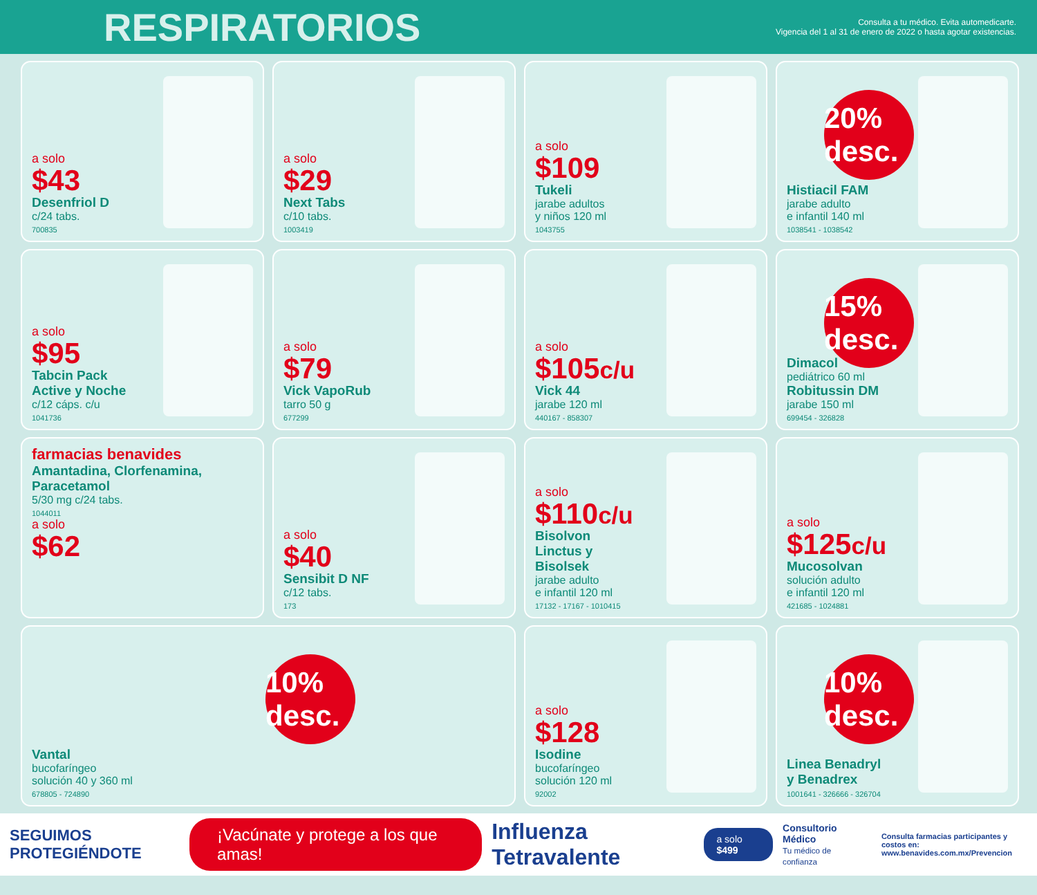RESPIRATORIOS
Consulta a tu médico. Evita automedicarte.
Vigencia del 1 al 31 de enero de 2022 o hasta agotar existencias.
a solo
$43
Desenfriol D
c/24 tabs.
700835
a solo
$29
Next Tabs
c/10 tabs.
1003419
a solo
$109
Tukeli
jarabe adultos
y niños 120 ml
1043755
20% desc.
Histiacil FAM
jarabe adulto
e infantil 140 ml
1038541 - 1038542
a solo
$95
Tabcin Pack
Active y Noche
c/12 cáps. c/u
1041736
a solo
$79
Vick VapoRub
tarro 50 g
677299
a solo
$105c/u
Vick 44
jarabe 120 ml
440167 - 858307
15% desc.
Dimacol
pediátrico 60 ml
Robitussin DM
jarabe 150 ml
699454 - 326828
farmacias benavides
Amantadina, Clorfenamina,
Paracetamol
5/30 mg c/24 tabs.
1044011
a solo
$62
a solo
$40
Sensibit D NF
c/12 tabs.
173
a solo
$110c/u
Bisolvon
Linctus y
Bisolsek
jarabe adulto
e infantil 120 ml
17132 - 17167 - 1010415
a solo
$125c/u
Mucosolvan
solución adulto
e infantil 120 ml
421685 - 1024881
10% desc.
Vantal
bucofaríngeo
solución 40 y 360 ml
678805 - 724890
a solo
$128
Isodine
bucofaríngeo
solución 120 ml
92002
10% desc.
Linea Benadryl
y Benadrex
1001641 - 326666 - 326704
SEGUIMOS PROTEGIÉNDOTE
¡Vacúnate y protege a los que amas!
Influenza Tetravalente
a solo $499
Consultorio Médico
Tu médico de confianza
Consulta farmacias participantes y costos en:
www.benavides.com.mx/Prevencion